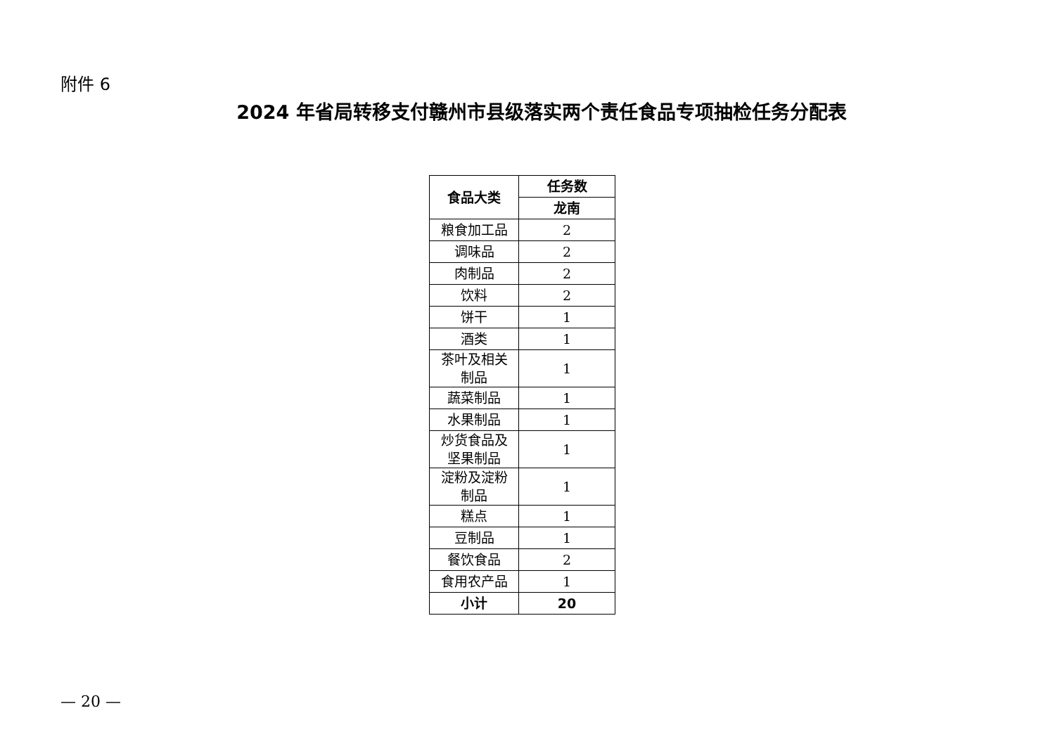附件 6
2024 年省局转移支付赣州市县级落实两个责任食品专项抽检任务分配表
| 食品大类 | 任务数 |
| --- | --- |
| | 龙南 |
| 粮食加工品 | 2 |
| 调味品 | 2 |
| 肉制品 | 2 |
| 饮料 | 2 |
| 饼干 | 1 |
| 酒类 | 1 |
| 茶叶及相关制品 | 1 |
| 蔬菜制品 | 1 |
| 水果制品 | 1 |
| 炒货食品及坚果制品 | 1 |
| 淀粉及淀粉制品 | 1 |
| 糕点 | 1 |
| 豆制品 | 1 |
| 餐饮食品 | 2 |
| 食用农产品 | 1 |
| 小计 | 20 |
— 20 —